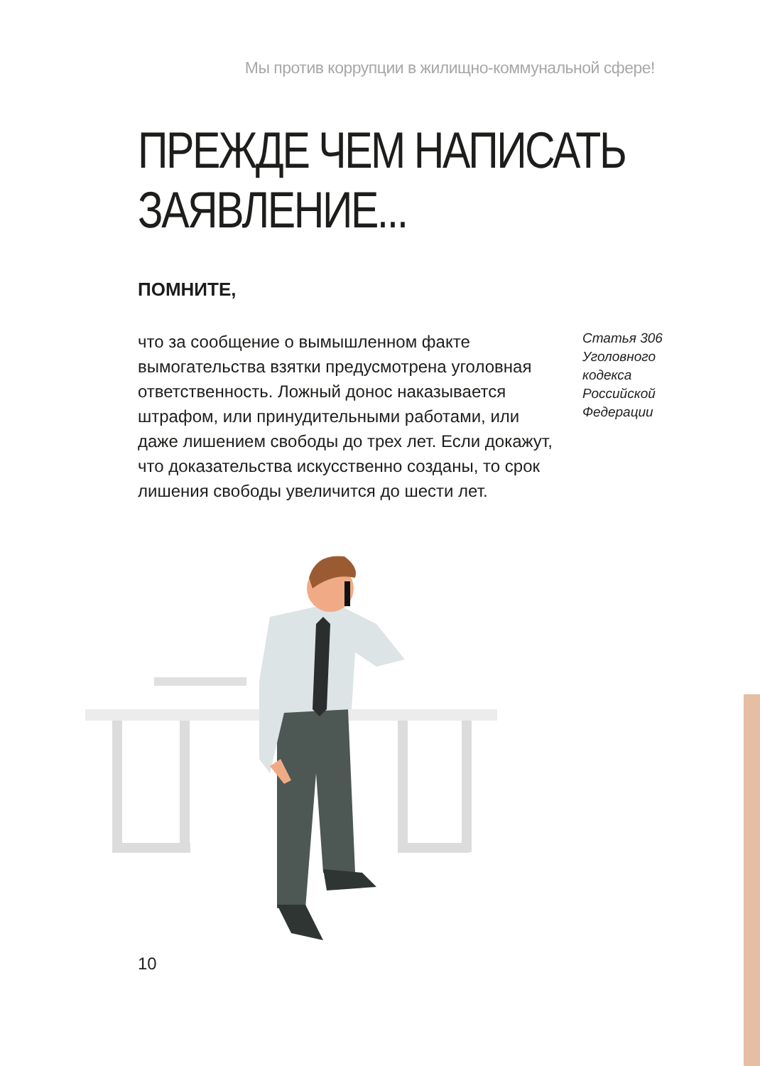Мы против коррупции в жилищно-коммунальной сфере!
ПРЕЖДЕ ЧЕМ НАПИСАТЬ
ЗАЯВЛЕНИЕ...
ПОМНИТЕ,
что за сообщение о вымышленном факте вымогательства взятки предусмотрена уголовная ответственность. Ложный донос наказывается штрафом, или принудительными работами, или даже лишением свободы до трех лет. Если докажут, что доказательства искусственно созданы, то срок лишения свободы увеличится до шести лет.
Статья 306 Уголовного кодекса Российской Федерации
10